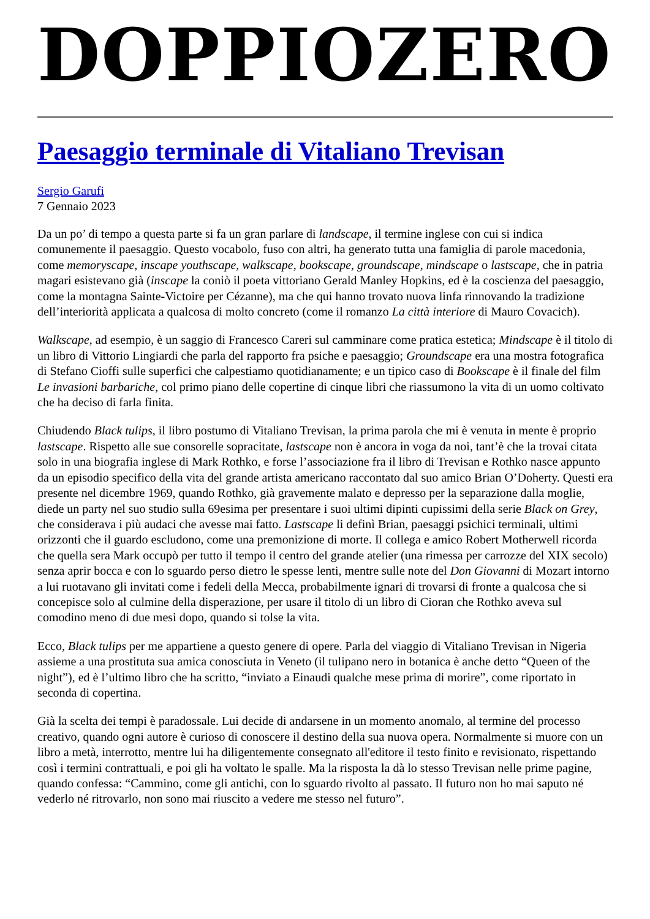DOPPIOZERO
Paesaggio terminale di Vitaliano Trevisan
Sergio Garufi
7 Gennaio 2023
Da un po’ di tempo a questa parte si fa un gran parlare di landscape, il termine inglese con cui si indica comunemente il paesaggio. Questo vocabolo, fuso con altri, ha generato tutta una famiglia di parole macedonia, come memoryscape, inscape youthscape, walkscape, bookscape, groundscape, mindscape o lastscape, che in patria magari esistevano già (inscape la coniò il poeta vittoriano Gerald Manley Hopkins, ed è la coscienza del paesaggio, come la montagna Sainte-Victoire per Cézanne), ma che qui hanno trovato nuova linfa rinnovando la tradizione dell’interiorità applicata a qualcosa di molto concreto (come il romanzo La città interiore di Mauro Covacich).
Walkscape, ad esempio, è un saggio di Francesco Careri sul camminare come pratica estetica; Mindscape è il titolo di un libro di Vittorio Lingiardi che parla del rapporto fra psiche e paesaggio; Groundscape era una mostra fotografica di Stefano Cioffi sulle superfici che calpestiamo quotidianamente; e un tipico caso di Bookscape è il finale del film Le invasioni barbariche, col primo piano delle copertine di cinque libri che riassumono la vita di un uomo coltivato che ha deciso di farla finita.
Chiudendo Black tulips, il libro postumo di Vitaliano Trevisan, la prima parola che mi è venuta in mente è proprio lastscape. Rispetto alle sue consorelle sopracitate, lastscape non è ancora in voga da noi, tant’è che la trovai citata solo in una biografia inglese di Mark Rothko, e forse l’associazione fra il libro di Trevisan e Rothko nasce appunto da un episodio specifico della vita del grande artista americano raccontato dal suo amico Brian O’Doherty. Questi era presente nel dicembre 1969, quando Rothko, già gravemente malato e depresso per la separazione dalla moglie, diede un party nel suo studio sulla 69esima per presentare i suoi ultimi dipinti cupissimi della serie Black on Grey, che considerava i più audaci che avesse mai fatto. Lastscape li definì Brian, paesaggi psichici terminali, ultimi orizzonti che il guardo escludono, come una premonizione di morte. Il collega e amico Robert Motherwell ricorda che quella sera Mark occupò per tutto il tempo il centro del grande atelier (una rimessa per carrozze del XIX secolo) senza aprir bocca e con lo sguardo perso dietro le spesse lenti, mentre sulle note del Don Giovanni di Mozart intorno a lui ruotavano gli invitati come i fedeli della Mecca, probabilmente ignari di trovarsi di fronte a qualcosa che si concepisce solo al culmine della disperazione, per usare il titolo di un libro di Cioran che Rothko aveva sul comodino meno di due mesi dopo, quando si tolse la vita.
Ecco, Black tulips per me appartiene a questo genere di opere. Parla del viaggio di Vitaliano Trevisan in Nigeria assieme a una prostituta sua amica conosciuta in Veneto (il tulipano nero in botanica è anche detto “Queen of the night”), ed è l’ultimo libro che ha scritto, “inviato a Einaudi qualche mese prima di morire”, come riportato in seconda di copertina.
Già la scelta dei tempi è paradossale. Lui decide di andarsene in un momento anomalo, al termine del processo creativo, quando ogni autore è curioso di conoscere il destino della sua nuova opera. Normalmente si muore con un libro a metà, interrotto, mentre lui ha diligentemente consegnato all'editore il testo finito e revisionato, rispettando così i termini contrattuali, e poi gli ha voltato le spalle. Ma la risposta la dà lo stesso Trevisan nelle prime pagine, quando confessa: “Cammino, come gli antichi, con lo sguardo rivolto al passato. Il futuro non ho mai saputo né vederlo né ritrovarlo, non sono mai riuscito a vedere me stesso nel futuro”.